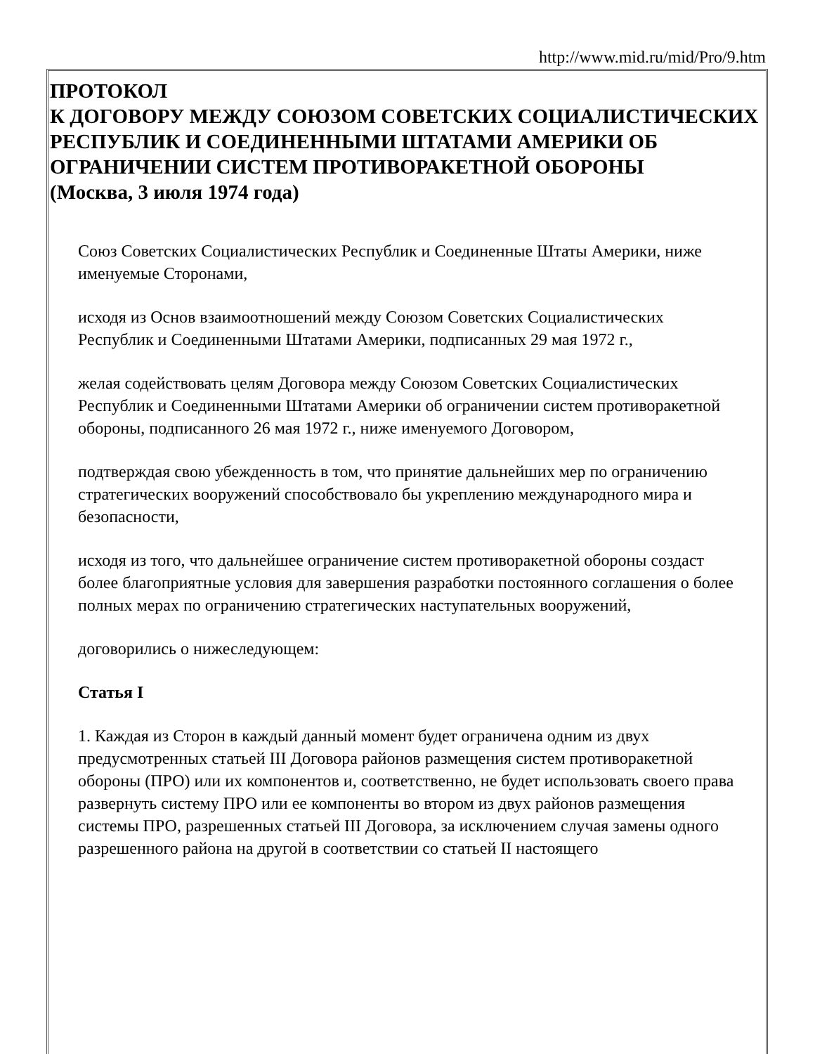http://www.mid.ru/mid/Pro/9.htm
ПРОТОКОЛ
К ДОГОВОРУ МЕЖДУ СОЮЗОМ СОВЕТСКИХ СОЦИАЛИСТИЧЕСКИХ РЕСПУБЛИК И СОЕДИНЕННЫМИ ШТАТАМИ АМЕРИКИ ОБ ОГРАНИЧЕНИИ СИСТЕМ ПРОТИВОРАКЕТНОЙ ОБОРОНЫ
(Москва, 3 июля 1974 года)
Союз Советских Социалистических Республик и Соединенные Штаты Америки, ниже именуемые Сторонами,
исходя из Основ взаимоотношений между Союзом Советских Социалистических Республик и Соединенными Штатами Америки, подписанных 29 мая 1972 г.,
желая содействовать целям Договора между Союзом Советских Социалистических Республик и Соединенными Штатами Америки об ограничении систем противоракетной обороны, подписанного 26 мая 1972 г., ниже именуемого Договором,
подтверждая свою убежденность в том, что принятие дальнейших мер по ограничению стратегических вооружений способствовало бы укреплению международного мира и безопасности,
исходя из того, что дальнейшее ограничение систем противоракетной обороны создаст более благоприятные условия для завершения разработки постоянного соглашения о более полных мерах по ограничению стратегических наступательных вооружений,
договорились о нижеследующем:
Статья I
1. Каждая из Сторон в каждый данный момент будет ограничена одним из двух предусмотренных статьей III Договора районов размещения систем противоракетной обороны (ПРО) или их компонентов и, соответственно, не будет использовать своего права развернуть систему ПРО или ее компоненты во втором из двух районов размещения системы ПРО, разрешенных статьей III Договора, за исключением случая замены одного разрешенного района на другой в соответствии со статьей II настоящего